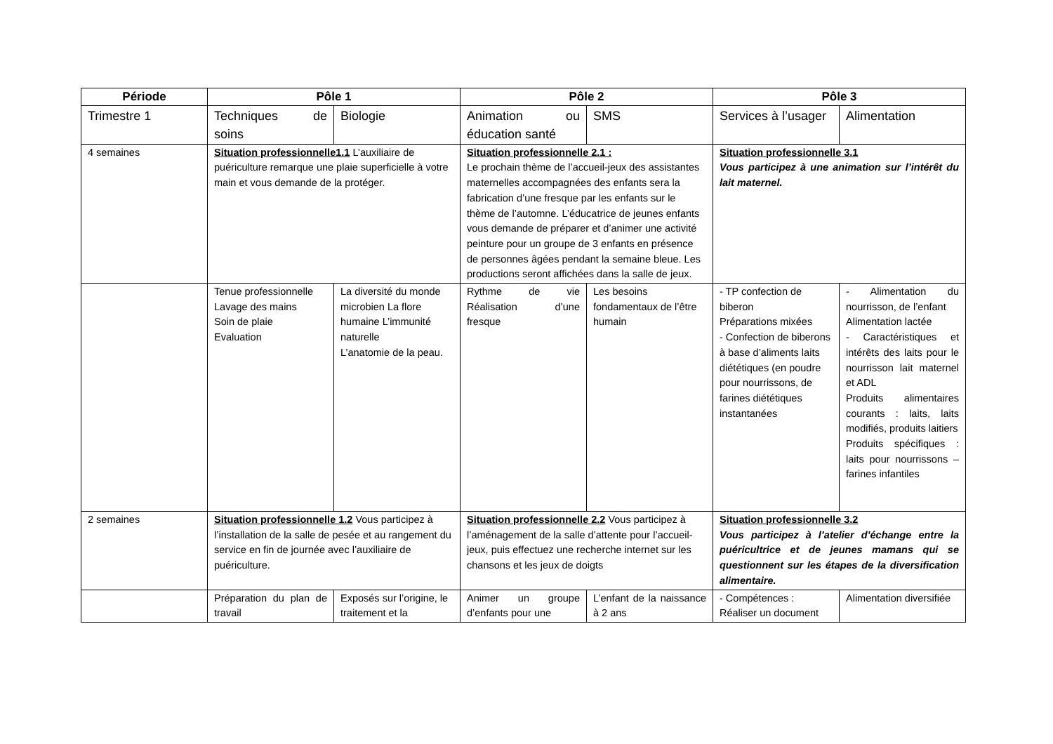| Période | Pôle 1 | | Pôle 2 | | Pôle 3 | |
| --- | --- | --- | --- | --- | --- | --- |
| Trimestre 1 | Techniques de soins | Biologie | Animation ou éducation santé | SMS | Services à l’usager | Alimentation |
| 4 semaines | Situation professionnelle1.1 L’auxiliaire de puériculture remarque une plaie superficielle à votre main et vous demande de la protéger. | | Situation professionnelle 2.1 : Le prochain thème de l’accueil-jeux des assistantes maternelles accompagnées des enfants sera la fabrication d’une fresque par les enfants sur le thème de l’automne. L’éducatrice de jeunes enfants vous demande de préparer et d’animer une activité peinture pour un groupe de 3 enfants en présence de personnes âgées pendant la semaine bleue. Les productions seront affichées dans la salle de jeux. | | Situation professionnelle 3.1 Vous participez à une animation sur l’intérêt du lait maternel. | |
| | Tenue professionnelle Lavage des mains Soin de plaie Evaluation | La diversité du monde microbien La flore humaine L’immunité naturelle L’anatomie de la peau. | Rythme de vie Réalisation d’une fresque | Les besoins fondamentaux de l’être humain | - TP confection de biberon Préparations mixées - Confection de biberons à base d’aliments laits diététiques (en poudre pour nourrissons, de farines diététiques instantanées | - Alimentation du nourrisson, de l’enfant Alimentation lactée - Caractéristiques et intérêts des laits pour le nourrisson lait maternel et ADL Produits alimentaires courants : laits, laits modifiés, produits laitiers Produits spécifiques : laits pour nourrissons – farines infantiles |
| 2 semaines | Situation professionnelle 1.2 Vous participez à l’installation de la salle de pesée et au rangement du service en fin de journée avec l’auxiliaire de puériculture. | | Situation professionnelle 2.2 Vous participez à l’aménagement de la salle d’attente pour l’accueil-jeux, puis effectuez une recherche internet sur les chansons et les jeux de doigts | | Situation professionnelle 3.2 Vous participez à l’atelier d’échange entre la puéricultrice et de jeunes mamans qui se questionnent sur les étapes de la diversification alimentaire. | |
| | Préparation du plan de travail | Exposés sur l’origine, le traitement et la | Animer un groupe d’enfants pour une | L’enfant de la naissance à 2 ans | - Compétences : Réaliser un document | Alimentation diversifiée |